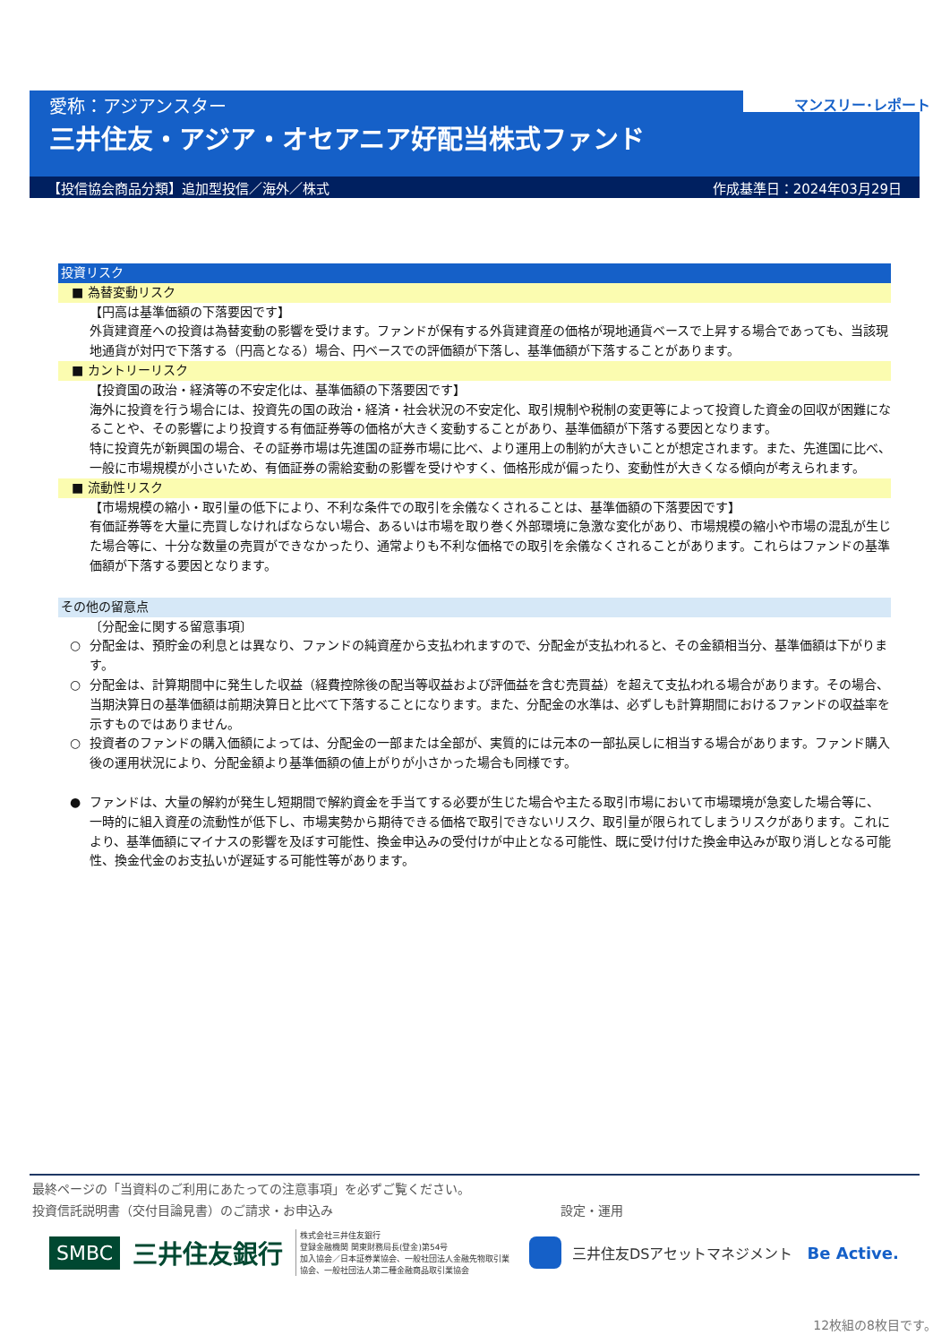愛称：アジアンスター
三井住友・アジア・オセアニア好配当株式ファンド
マンスリー･レポート
【投信協会商品分類】追加型投信／海外／株式 作成基準日：2024年03月29日
投資リスク
■ 為替変動リスク
【円高は基準価額の下落要因です】
外貨建資産への投資は為替変動の影響を受けます。ファンドが保有する外貨建資産の価格が現地通貨ベースで上昇する場合であっても、当該現地通貨が対円で下落する（円高となる）場合、円ベースでの評価額が下落し、基準価額が下落することがあります。
■ カントリーリスク
【投資国の政治・経済等の不安定化は、基準価額の下落要因です】
海外に投資を行う場合には、投資先の国の政治・経済・社会状況の不安定化、取引規制や税制の変更等によって投資した資金の回収が困難になることや、その影響により投資する有価証券等の価格が大きく変動することがあり、基準価額が下落する要因となります。
特に投資先が新興国の場合、その証券市場は先進国の証券市場に比べ、より運用上の制約が大きいことが想定されます。また、先進国に比べ、一般に市場規模が小さいため、有価証券の需給変動の影響を受けやすく、価格形成が偏ったり、変動性が大きくなる傾向が考えられます。
■ 流動性リスク
【市場規模の縮小・取引量の低下により、不利な条件での取引を余儀なくされることは、基準価額の下落要因です】
有価証券等を大量に売買しなければならない場合、あるいは市場を取り巻く外部環境に急激な変化があり、市場規模の縮小や市場の混乱が生じた場合等に、十分な数量の売買ができなかったり、通常よりも不利な価格での取引を余儀なくされることがあります。これらはファンドの基準価額が下落する要因となります。
その他の留意点
〔分配金に関する留意事項〕
○ 分配金は、預貯金の利息とは異なり、ファンドの純資産から支払われますので、分配金が支払われると、その金額相当分、基準価額は下がります。
○ 分配金は、計算期間中に発生した収益（経費控除後の配当等収益および評価益を含む売買益）を超えて支払われる場合があります。その場合、当期決算日の基準価額は前期決算日と比べて下落することになります。また、分配金の水準は、必ずしも計算期間におけるファンドの収益率を示すものではありません。
○ 投資者のファンドの購入価額によっては、分配金の一部または全部が、実質的には元本の一部払戻しに相当する場合があります。ファンド購入後の運用状況により、分配金額より基準価額の値上がりが小さかった場合も同様です。
● ファンドは、大量の解約が発生し短期間で解約資金を手当てする必要が生じた場合や主たる取引市場において市場環境が急変した場合等に、一時的に組入資産の流動性が低下し、市場実勢から期待できる価格で取引できないリスク、取引量が限られてしまうリスクがあります。これにより、基準価額にマイナスの影響を及ぼす可能性、換金申込みの受付けが中止となる可能性、既に受け付けた換金申込みが取り消しとなる可能性、換金代金のお支払いが遅延する可能性等があります。
最終ページの「当資料のご利用にあたっての注意事項」を必ずご覧ください。
投資信託説明書（交付目論見書）のご請求・お申込み 設定・運用
SMBC
三井住友銀行
株式会社三井住友銀行
登録金融機関 関東財務局長(登金)第54号
加入協会／日本証券業協会、一般社団法人金融先物取引業協会、一般社団法人第二種金融商品取引業協会
三井住友DSアセットマネジメント Be Active.
12枚組の8枚目です。